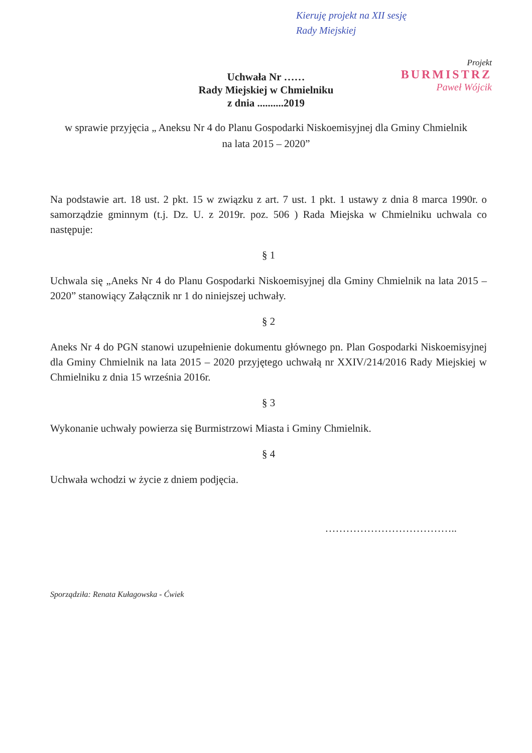Kieruję projekt na XII sesję
Rady Miejskiej
Projekt
BURMISTRZ
Paweł Wójcik
Uchwała Nr ……
Rady Miejskiej w Chmielniku
z dnia ..........2019
w sprawie przyjęcia „ Aneksu Nr 4 do Planu Gospodarki Niskoemisyjnej dla Gminy Chmielnik na lata 2015 – 2020”
Na podstawie art. 18 ust. 2 pkt. 15 w związku z art. 7 ust. 1 pkt. 1 ustawy z dnia 8 marca 1990r. o samorządzie gminnym (t.j. Dz. U. z 2019r. poz. 506 ) Rada Miejska w Chmielniku uchwala co następuje:
§ 1
Uchwala się „Aneks Nr 4 do Planu Gospodarki Niskoemisyjnej dla Gminy Chmielnik na lata 2015 – 2020” stanowiący Załącznik nr 1 do niniejszej uchwały.
§ 2
Aneks Nr 4 do PGN stanowi uzupełnienie dokumentu głównego pn. Plan Gospodarki Niskoemisyjnej dla Gminy Chmielnik na lata 2015 – 2020 przyjętego uchwałą nr XXIV/214/2016 Rady Miejskiej w Chmielniku z dnia 15 września 2016r.
§ 3
Wykonanie uchwały powierza się Burmistrzowi Miasta i Gminy Chmielnik.
§ 4
Uchwała wchodzi w życie z dniem podjęcia.
………………………………..
Sporządziła: Renata Kułagowska - Ćwiek